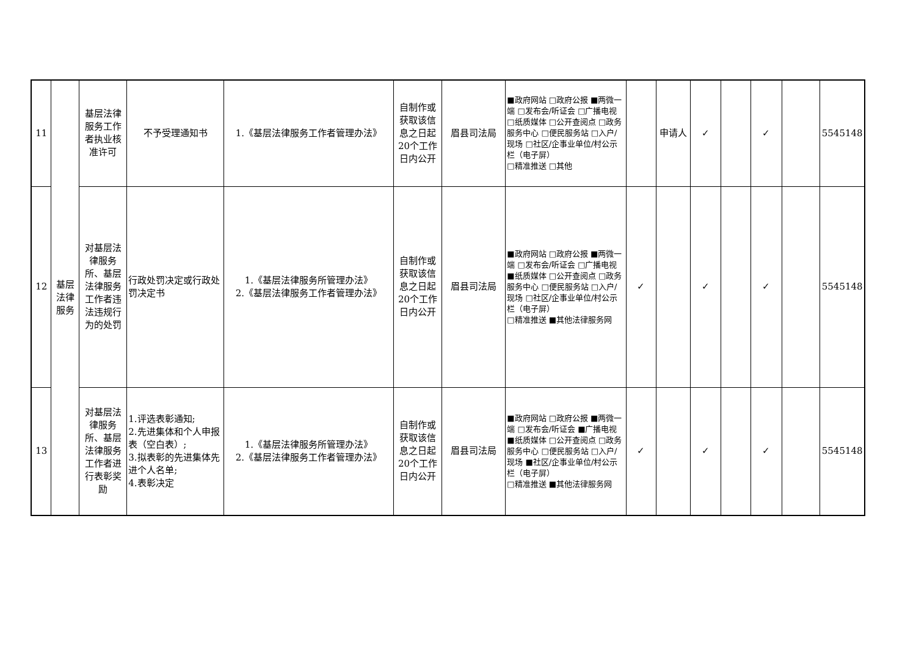| 11 | 基层法律服务 | 基层法律服务工作者执业核准许可 | 不予受理通知书 | 1.《基层法律服务工作者管理办法》 | 自制作或获取该信息之日起20个工作日内公开 | 眉县司法局 | ■政府网站 □政府公报 ■两微一端 □发布会/听证会 □广播电视 □纸质媒体 □公开查阅点 □政务服务中心 □便民服务站 □入户/现场 □社区/企事业单位/村公示栏（电子屏） □精准推送 □其他 | | 申请人 | ✓ | | ✓ | | 5545148 |
| 12 | | 对基层法律服务所、基层法律服务工作者违法违规行为的处罚 | 行政处罚决定或行政处罚决定书 | 1.《基层法律服务所管理办法》 2.《基层法律服务工作者管理办法》 | 自制作或获取该信息之日起20个工作日内公开 | 眉县司法局 | ■政府网站 □政府公报 ■两微一端 □发布会/听证会 □广播电视 ■纸质媒体 □公开查阅点 □政务服务中心 □便民服务站 □入户/现场 □社区/企事业单位/村公示栏（电子屏） □精准推送 ■其他法律服务网 | ✓ | | ✓ | | ✓ | | 5545148 |
| 13 | | 对基层法律服务所、基层法律服务工作者进行表彰奖励 | 1.评选表彰通知; 2.先进集体和个人申报表（空白表）; 3.拟表彰的先进集体先进个人名单; 4.表彰决定 | 1.《基层法律服务所管理办法》 2.《基层法律服务工作者管理办法》 | 自制作或获取该信息之日起20个工作日内公开 | 眉县司法局 | ■政府网站 □政府公报 ■两微一端 □发布会/听证会 ■广播电视 ■纸质媒体 □公开查阅点 □政务服务中心 □便民服务站 □入户/现场 ■社区/企事业单位/村公示栏（电子屏） □精准推送 ■其他法律服务网 | ✓ | | ✓ | | ✓ | | 5545148 |